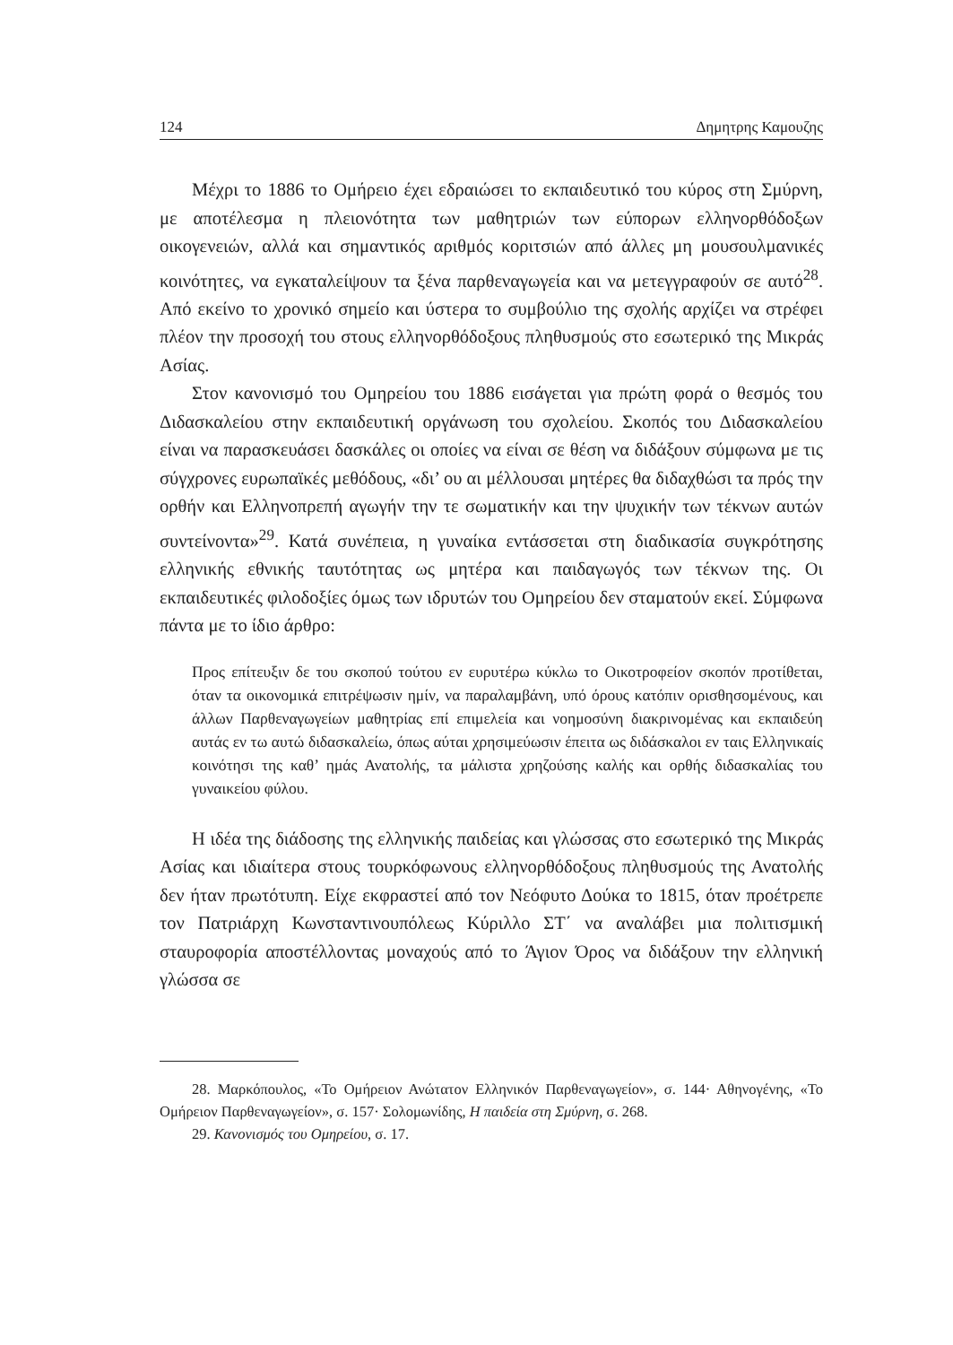124 Δημητρης Καμουζης
Μέχρι το 1886 το Ομήρειο έχει εδραιώσει το εκπαιδευτικό του κύρος στη Σμύρνη, με αποτέλεσμα η πλειονότητα των μαθητριών των εύπορων ελληνορθόδοξων οικογενειών, αλλά και σημαντικός αριθμός κοριτσιών από άλλες μη μουσουλμανικές κοινότητες, να εγκαταλείψουν τα ξένα παρθεναγωγεία και να μετεγγραφούν σε αυτό<sup>28</sup>. Από εκείνο το χρονικό σημείο και ύστερα το συμβούλιο της σχολής αρχίζει να στρέφει πλέον την προσοχή του στους ελληνορθόδοξους πληθυσμούς στο εσωτερικό της Μικράς Ασίας.
Στον κανονισμό του Ομηρείου του 1886 εισάγεται για πρώτη φορά ο θεσμός του Διδασκαλείου στην εκπαιδευτική οργάνωση του σχολείου. Σκοπός του Διδασκαλείου είναι να παρασκευάσει δασκάλες οι οποίες να είναι σε θέση να διδάξουν σύμφωνα με τις σύγχρονες ευρωπαϊκές μεθόδους, «δι’ ου αι μέλλουσαι μητέρες θα διδαχθώσι τα πρός την ορθήν και Ελληνοπρεπή αγωγήν την τε σωματικήν και την ψυχικήν των τέκνων αυτών συντείνοντα»<sup>29</sup>. Κατά συνέπεια, η γυναίκα εντάσσεται στη διαδικασία συγκρότησης ελληνικής εθνικής ταυτότητας ως μητέρα και παιδαγωγός των τέκνων της. Οι εκπαιδευτικές φιλοδοξίες όμως των ιδρυτών του Ομηρείου δεν σταματούν εκεί. Σύμφωνα πάντα με το ίδιο άρθρο:
Προς επίτευξιν δε του σκοπού τούτου εν ευρυτέρω κύκλω το Οικοτροφείον σκοπόν προτίθεται, όταν τα οικονομικά επιτρέψωσιν ημίν, να παραλαμβάνη, υπό όρους κατόπιν ορισθησομένους, και άλλων Παρθεναγωγείων μαθητρίας επί επιμελεία και νοημοσύνη διακρινομένας και εκπαιδεύη αυτάς εν τω αυτώ διδασκαλείω, όπως αύται χρησιμεύωσιν έπειτα ως διδάσκαλοι εν ταις Ελληνικαίς κοινότησι της καθ’ ημάς Ανατολής, τα μάλιστα χρηζούσης καλής και ορθής διδασκαλίας του γυναικείου φύλου.
Η ιδέα της διάδοσης της ελληνικής παιδείας και γλώσσας στο εσωτερικό της Μικράς Ασίας και ιδιαίτερα στους τουρκόφωνους ελληνορθόδοξους πληθυσμούς της Ανατολής δεν ήταν πρωτότυπη. Είχε εκφραστεί από τον Νεόφυτο Δούκα το 1815, όταν προέτρεπε τον Πατριάρχη Κωνσταντινουπόλεως Κύριλλο ΣΤ΄ να αναλάβει μια πολιτισμική σταυροφορία αποστέλλοντας μοναχούς από το Άγιον Όρος να διδάξουν την ελληνική γλώσσα σε
28. Μαρκόπουλος, «Το Ομήρειον Ανώτατον Ελληνικόν Παρθεναγωγείον», σ. 144· Αθηνογένης, «Το Ομήρειον Παρθεναγωγείον», σ. 157· Σολομωνίδης, Η παιδεία στη Σμύρνη, σ. 268.
29. Κανονισμός του Ομηρείου, σ. 17.